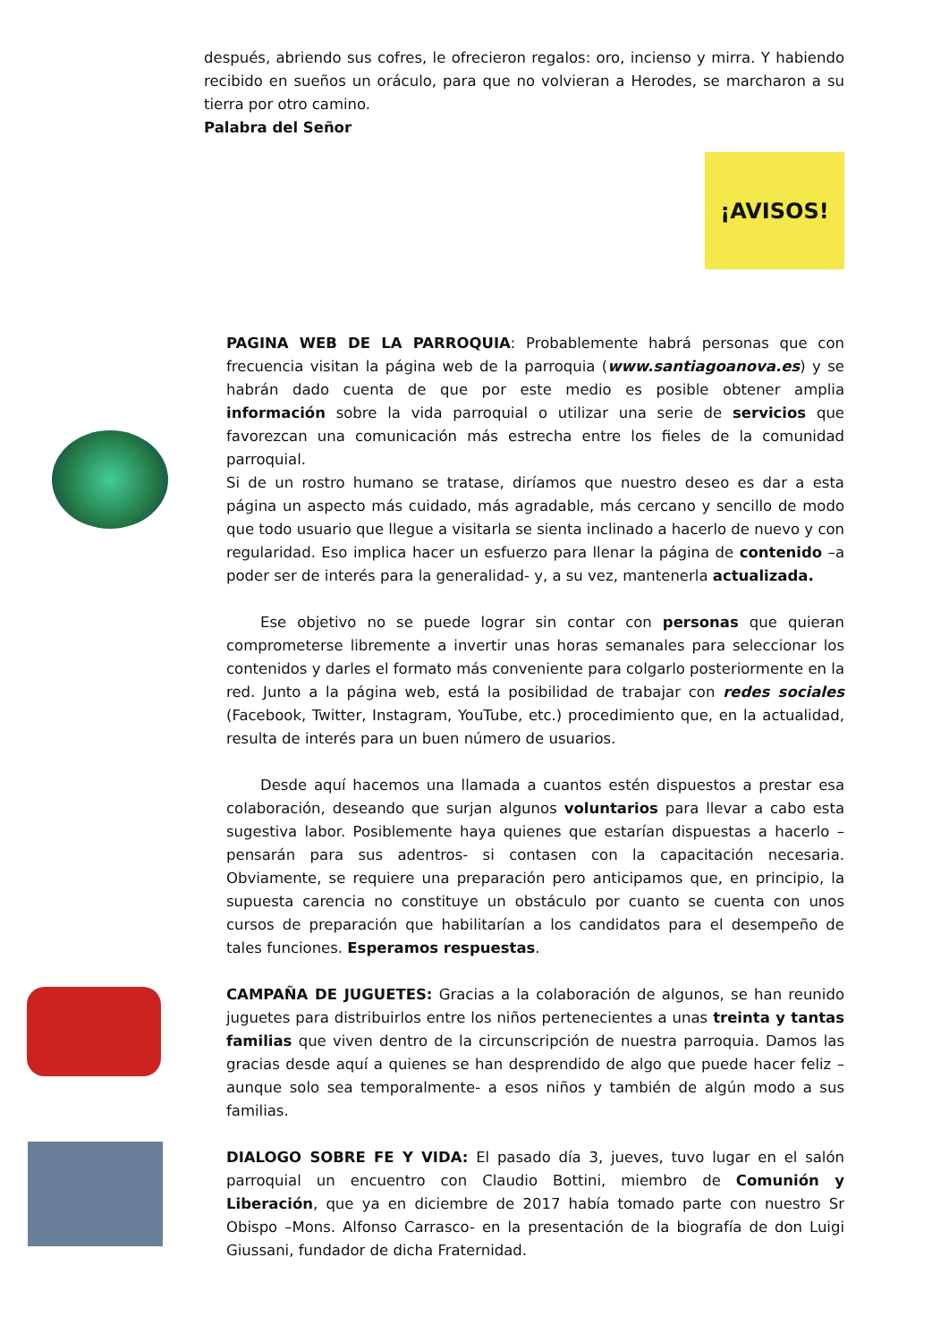después, abriendo sus cofres, le ofrecieron regalos: oro, incienso y mirra. Y habiendo recibido en sueños un oráculo, para que no volvieran a Herodes, se marcharon a su tierra por otro camino.
Palabra del Señor
¡AVISOS!
PAGINA WEB DE LA PARROQUIA: Probablemente habrá personas que con frecuencia visitan la página web de la parroquia (www.santiagoanova.es) y se habrán dado cuenta de que por este medio es posible obtener amplia información sobre la vida parroquial o utilizar una serie de servicios que favorezcan una comunicación más estrecha entre los fieles de la comunidad parroquial.
Si de un rostro humano se tratase, diríamos que nuestro deseo es dar a esta página un aspecto más cuidado, más agradable, más cercano y sencillo de modo que todo usuario que llegue a visitarla se sienta inclinado a hacerlo de nuevo y con regularidad. Eso implica hacer un esfuerzo para llenar la página de contenido –a poder ser de interés para la generalidad- y, a su vez, mantenerla actualizada.
Ese objetivo no se puede lograr sin contar con personas que quieran comprometerse libremente a invertir unas horas semanales para seleccionar los contenidos y darles el formato más conveniente para colgarlo posteriormente en la red. Junto a la página web, está la posibilidad de trabajar con redes sociales (Facebook, Twitter, Instagram, YouTube, etc.) procedimiento que, en la actualidad, resulta de interés para un buen número de usuarios.
Desde aquí hacemos una llamada a cuantos estén dispuestos a prestar esa colaboración, deseando que surjan algunos voluntarios para llevar a cabo esta sugestiva labor. Posiblemente haya quienes que estarían dispuestas a hacerlo –pensarán para sus adentros- si contasen con la capacitación necesaria. Obviamente, se requiere una preparación pero anticipamos que, en principio, la supuesta carencia no constituye un obstáculo por cuanto se cuenta con unos cursos de preparación que habilitarían a los candidatos para el desempeño de tales funciones. Esperamos respuestas.
CAMPAÑA DE JUGUETES: Gracias a la colaboración de algunos, se han reunido juguetes para distribuirlos entre los niños pertenecientes a unas treinta y tantas familias que viven dentro de la circunscripción de nuestra parroquia. Damos las gracias desde aquí a quienes se han desprendido de algo que puede hacer feliz –aunque solo sea temporalmente- a esos niños y también de algún modo a sus familias.
DIALOGO SOBRE FE Y VIDA: El pasado día 3, jueves, tuvo lugar en el salón parroquial un encuentro con Claudio Bottini, miembro de Comunión y Liberación, que ya en diciembre de 2017 había tomado parte con nuestro Sr Obispo –Mons. Alfonso Carrasco- en la presentación de la biografía de don Luigi Giussani, fundador de dicha Fraternidad.